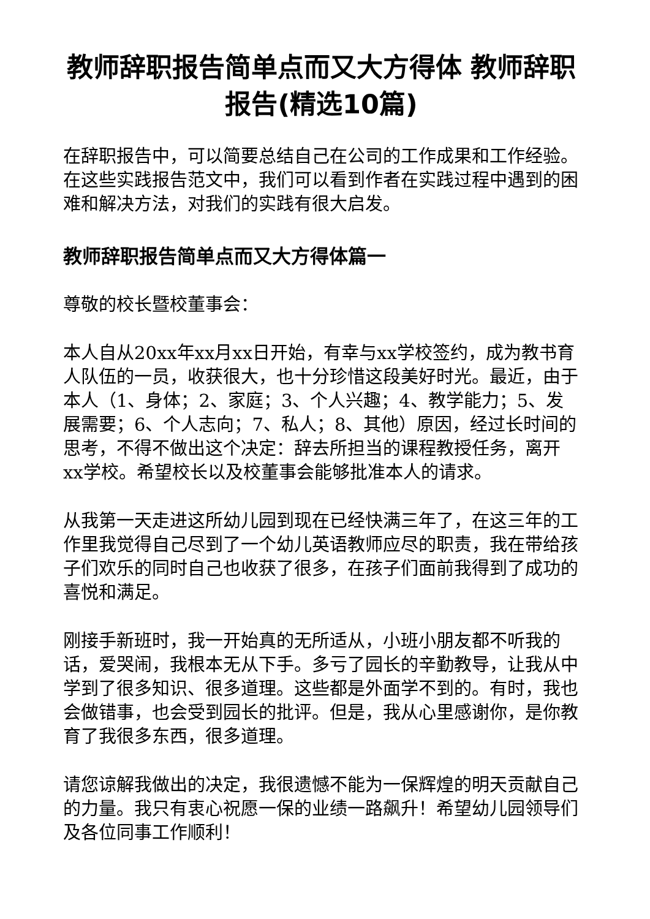教师辞职报告简单点而又大方得体 教师辞职报告(精选10篇)
在辞职报告中，可以简要总结自己在公司的工作成果和工作经验。在这些实践报告范文中，我们可以看到作者在实践过程中遇到的困难和解决方法，对我们的实践有很大启发。
教师辞职报告简单点而又大方得体篇一
尊敬的校长暨校董事会：
本人自从20xx年xx月xx日开始，有幸与xx学校签约，成为教书育人队伍的一员，收获很大，也十分珍惜这段美好时光。最近，由于本人（1、身体；2、家庭；3、个人兴趣；4、教学能力；5、发展需要；6、个人志向；7、私人；8、其他）原因，经过长时间的思考，不得不做出这个决定：辞去所担当的课程教授任务，离开xx学校。希望校长以及校董事会能够批准本人的请求。
从我第一天走进这所幼儿园到现在已经快满三年了，在这三年的工作里我觉得自己尽到了一个幼儿英语教师应尽的职责，我在带给孩子们欢乐的同时自己也收获了很多，在孩子们面前我得到了成功的喜悦和满足。
刚接手新班时，我一开始真的无所适从，小班小朋友都不听我的话，爱哭闹，我根本无从下手。多亏了园长的辛勤教导，让我从中学到了很多知识、很多道理。这些都是外面学不到的。有时，我也会做错事，也会受到园长的批评。但是，我从心里感谢你，是你教育了我很多东西，很多道理。
请您谅解我做出的决定，我很遗憾不能为一保辉煌的明天贡献自己的力量。我只有衷心祝愿一保的业绩一路飙升！希望幼儿园领导们及各位同事工作顺利！